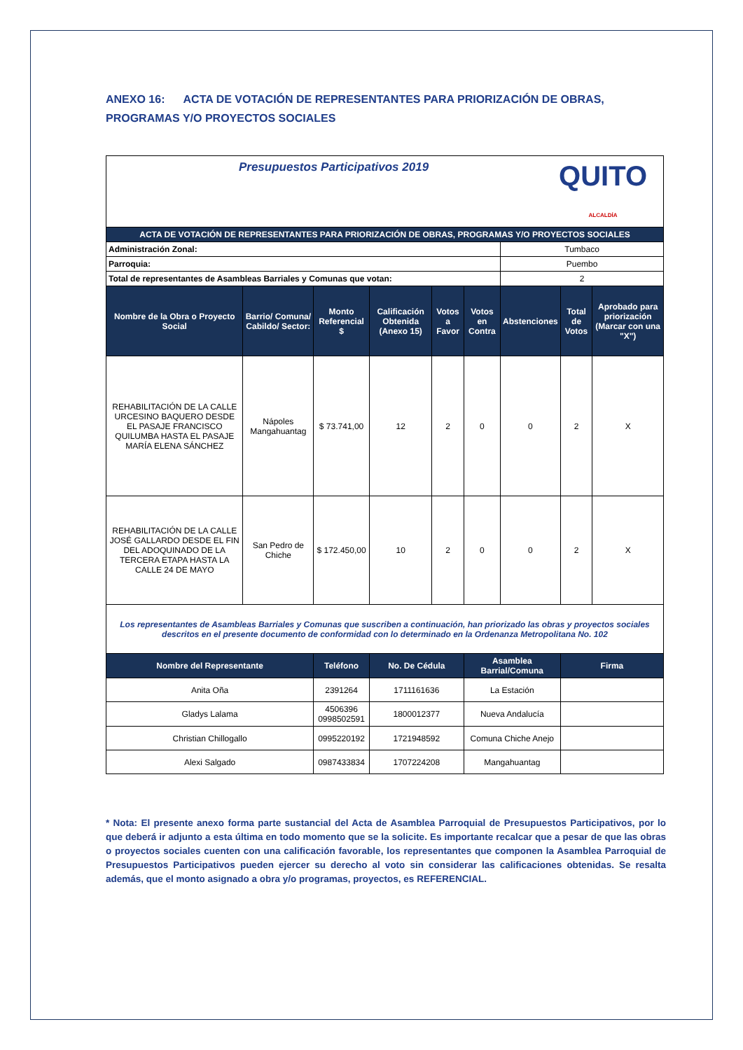ANEXO 16: ACTA DE VOTACIÓN DE REPRESENTANTES PARA PRIORIZACIÓN DE OBRAS, PROGRAMAS Y/O PROYECTOS SOCIALES
| Presupuestos Participativos 2019 QUITO ALCALDÍA | | | | | | | | |
| ACTA DE VOTACIÓN DE REPRESENTANTES PARA PRIORIZACIÓN DE OBRAS, PROGRAMAS Y/O PROYECTOS SOCIALES | | | | | | | | |
| Administración Zonal: | | | | | | Tumbaco | | |
| Parroquia: | | | | | | Puembo | | |
| Total de representantes de Asambleas Barriales y Comunas que votan: | | | | | | 2 | | |
| Nombre de la Obra o Proyecto Social | Barrio/ Comuna/ Cabildo/ Sector: | Monto Referencial $ | Calificación Obtenida (Anexo 15) | Votos a Favor | Votos en Contra | Abstenciones | Total de Votos | Aprobado para priorización (Marcar con una "X") |
| REHABILITACIÓN DE LA CALLE URCESINO BAQUERO DESDE EL PASAJE FRANCISCO QUILUMBA HASTA EL PASAJE MARÍA ELENA SÁNCHEZ | Nápoles Mangahuantag | $ 73.741,00 | 12 | 2 | 0 | 0 | 2 | X |
| REHABILITACIÓN DE LA CALLE JOSÉ GALLARDO DESDE EL FIN DEL ADOQUINADO DE LA TERCERA ETAPA HASTA LA CALLE 24 DE MAYO | San Pedro de Chiche | $ 172.450,00 | 10 | 2 | 0 | 0 | 2 | X |
| Los representantes de Asambleas Barriales y Comunas que suscriben a continuación, han priorizado las obras y proyectos sociales descritos en el presente documento de conformidad con lo determinado en la Ordenanza Metropolitana No. 102 | | | | | | | | |
| Nombre del Representante | | Teléfono | No. De Cédula | | Asamblea Barrial/Comuna | | Firma | |
| Anita Oña | | 2391264 | 1711161636 | | La Estación | | | |
| Gladys Lalama | | 4506396 0998502591 | 1800012377 | | Nueva Andalucía | | | |
| Christian Chillogallo | | 0995220192 | 1721948592 | | Comuna Chiche Anejo | | | |
| Alexi Salgado | | 0987433834 | 1707224208 | | Mangahuantag | | | |
* Nota: El presente anexo forma parte sustancial del Acta de Asamblea Parroquial de Presupuestos Participativos, por lo que deberá ir adjunto a esta última en todo momento que se la solicite. Es importante recalcar que a pesar de que las obras o proyectos sociales cuenten con una calificación favorable, los representantes que componen la Asamblea Parroquial de Presupuestos Participativos pueden ejercer su derecho al voto sin considerar las calificaciones obtenidas. Se resalta además, que el monto asignado a obra y/o programas, proyectos, es REFERENCIAL.